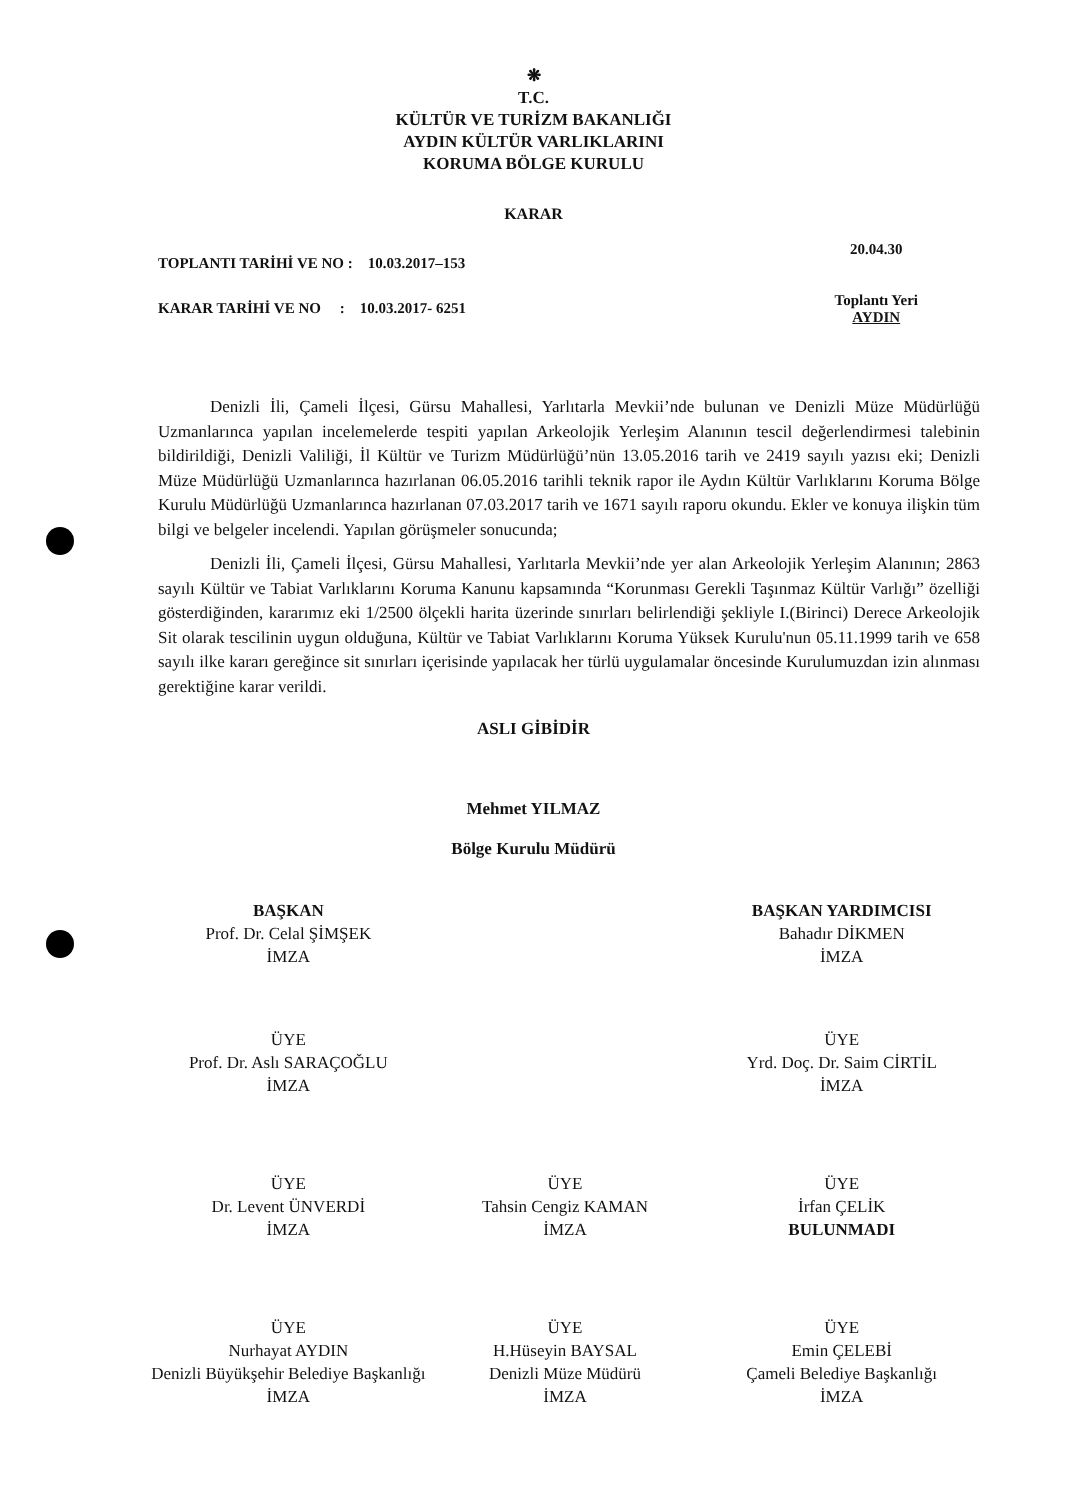❋
T.C.
KÜLTÜR VE TURİZM BAKANLIĞI
AYDIN KÜLTÜR VARLIKLARINI
KORUMA BÖLGE KURULU
KARAR
TOPLANTI TARİHİ VE NO : 10.03.2017–153
KARAR TARİHİ VE NO : 10.03.2017- 6251
20.04.30
Toplantı Yeri
AYDIN
Denizli İli, Çameli İlçesi, Gürsu Mahallesi, Yarlıtarla Mevkii’nde bulunan ve Denizli Müze Müdürlüğü Uzmanlarınca yapılan incelemelerde tespiti yapılan Arkeolojik Yerleşim Alanının tescil değerlendirmesi talebinin bildirildiği, Denizli Valiliği, İl Kültür ve Turizm Müdürlüğü’nün 13.05.2016 tarih ve 2419 sayılı yazısı eki; Denizli Müze Müdürlüğü Uzmanlarınca hazırlanan 06.05.2016 tarihli teknik rapor ile Aydın Kültür Varlıklarını Koruma Bölge Kurulu Müdürlüğü Uzmanlarınca hazırlanan 07.03.2017 tarih ve 1671 sayılı raporu okundu. Ekler ve konuya ilişkin tüm bilgi ve belgeler incelendi. Yapılan görüşmeler sonucunda;
Denizli İli, Çameli İlçesi, Gürsu Mahallesi, Yarlıtarla Mevkii’nde yer alan Arkeolojik Yerleşim Alanının; 2863 sayılı Kültür ve Tabiat Varlıklarını Koruma Kanunu kapsamında “Korunması Gerekli Taşınmaz Kültür Varlığı” özelliği gösterdiğinden, kararımız eki 1/2500 ölçekli harita üzerinde sınırları belirlendiği şekliyle I.(Birinci) Derece Arkeolojik Sit olarak tescilinin uygun olduğuna, Kültür ve Tabiat Varlıklarını Koruma Yüksek Kurulu'nun 05.11.1999 tarih ve 658 sayılı ilke kararı gereğince sit sınırları içerisinde yapılacak her türlü uygulamalar öncesinde Kurulumuzdan izin alınması gerektiğine karar verildi.
ASLI GİBİDİR
Mehmet YILMAZ
Bölge Kurulu Müdürü
BAŞKAN
Prof. Dr. Celal ŞİMŞEK
İMZA
BAŞKAN YARDIMCISI
Bahadır DİKMEN
İMZA
ÜYE
Prof. Dr. Aslı SARAÇOĞLU
İMZA
ÜYE
Yrd. Doç. Dr. Saim CİRTİL
İMZA
ÜYE
Dr. Levent ÜNVERDİ
İMZA
ÜYE
Tahsin Cengiz KAMAN
İMZA
ÜYE
İrfan ÇELİK
BULUNMADI
ÜYE
Nurhayat AYDIN
Denizli Büyükşehir Belediye Başkanlığı
İMZA
ÜYE
H.Hüseyin BAYSAL
Denizli Müze Müdürü
İMZA
ÜYE
Emin ÇELEBİ
Çameli Belediye Başkanlığı
İMZA